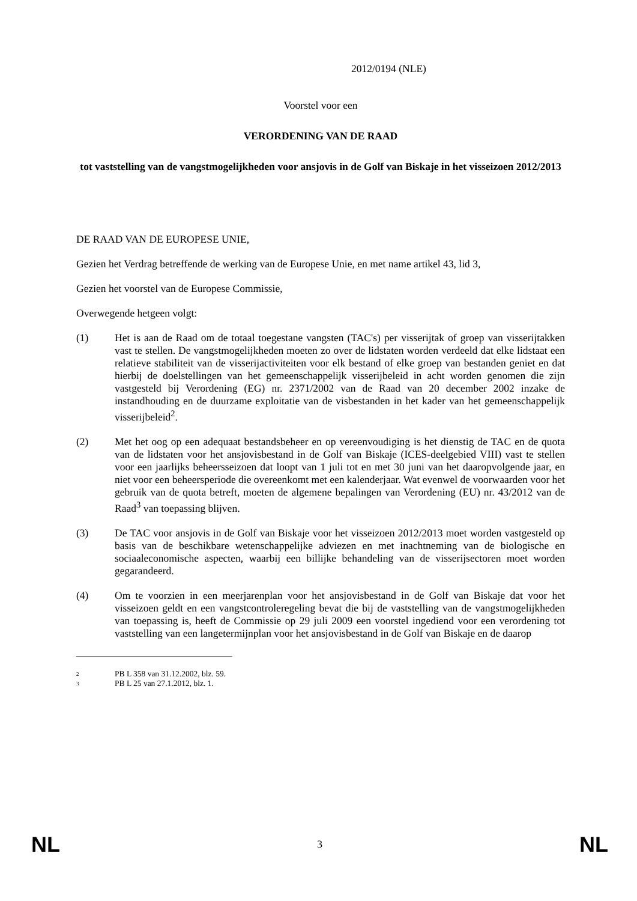2012/0194 (NLE)
Voorstel voor een
VERORDENING VAN DE RAAD
tot vaststelling van de vangstmogelijkheden voor ansjovis in de Golf van Biskaje in het visseizoen 2012/2013
DE RAAD VAN DE EUROPESE UNIE,
Gezien het Verdrag betreffende de werking van de Europese Unie, en met name artikel 43, lid 3,
Gezien het voorstel van de Europese Commissie,
Overwegende hetgeen volgt:
(1) Het is aan de Raad om de totaal toegestane vangsten (TAC's) per visserijtak of groep van visserijtakken vast te stellen. De vangstmogelijkheden moeten zo over de lidstaten worden verdeeld dat elke lidstaat een relatieve stabiliteit van de visserijactiviteiten voor elk bestand of elke groep van bestanden geniet en dat hierbij de doelstellingen van het gemeenschappelijk visserijbeleid in acht worden genomen die zijn vastgesteld bij Verordening (EG) nr. 2371/2002 van de Raad van 20 december 2002 inzake de instandhouding en de duurzame exploitatie van de visbestanden in het kader van het gemeenschappelijk visserijbeleid<sup>2</sup>.
(2) Met het oog op een adequaat bestandsbeheer en op vereenvoudiging is het dienstig de TAC en de quota van de lidstaten voor het ansjovisbestand in de Golf van Biskaje (ICES-deelgebied VIII) vast te stellen voor een jaarlijks beheersseizoen dat loopt van 1 juli tot en met 30 juni van het daaropvolgende jaar, en niet voor een beheersperiode die overeenkomt met een kalenderjaar. Wat evenwel de voorwaarden voor het gebruik van de quota betreft, moeten de algemene bepalingen van Verordening (EU) nr. 43/2012 van de Raad<sup>3</sup> van toepassing blijven.
(3) De TAC voor ansjovis in de Golf van Biskaje voor het visseizoen 2012/2013 moet worden vastgesteld op basis van de beschikbare wetenschappelijke adviezen en met inachtneming van de biologische en sociaaleconomische aspecten, waarbij een billijke behandeling van de visserijsectoren moet worden gegarandeerd.
(4) Om te voorzien in een meerjarenplan voor het ansjovisbestand in de Golf van Biskaje dat voor het visseizoen geldt en een vangstcontroleregeling bevat die bij de vaststelling van de vangstmogelijkheden van toepassing is, heeft de Commissie op 29 juli 2009 een voorstel ingediend voor een verordening tot vaststelling van een langetermijnplan voor het ansjovisbestand in de Golf van Biskaje en de daarop
2 PB L 358 van 31.12.2002, blz. 59.
3 PB L 25 van 27.1.2012, blz. 1.
NL 3 NL